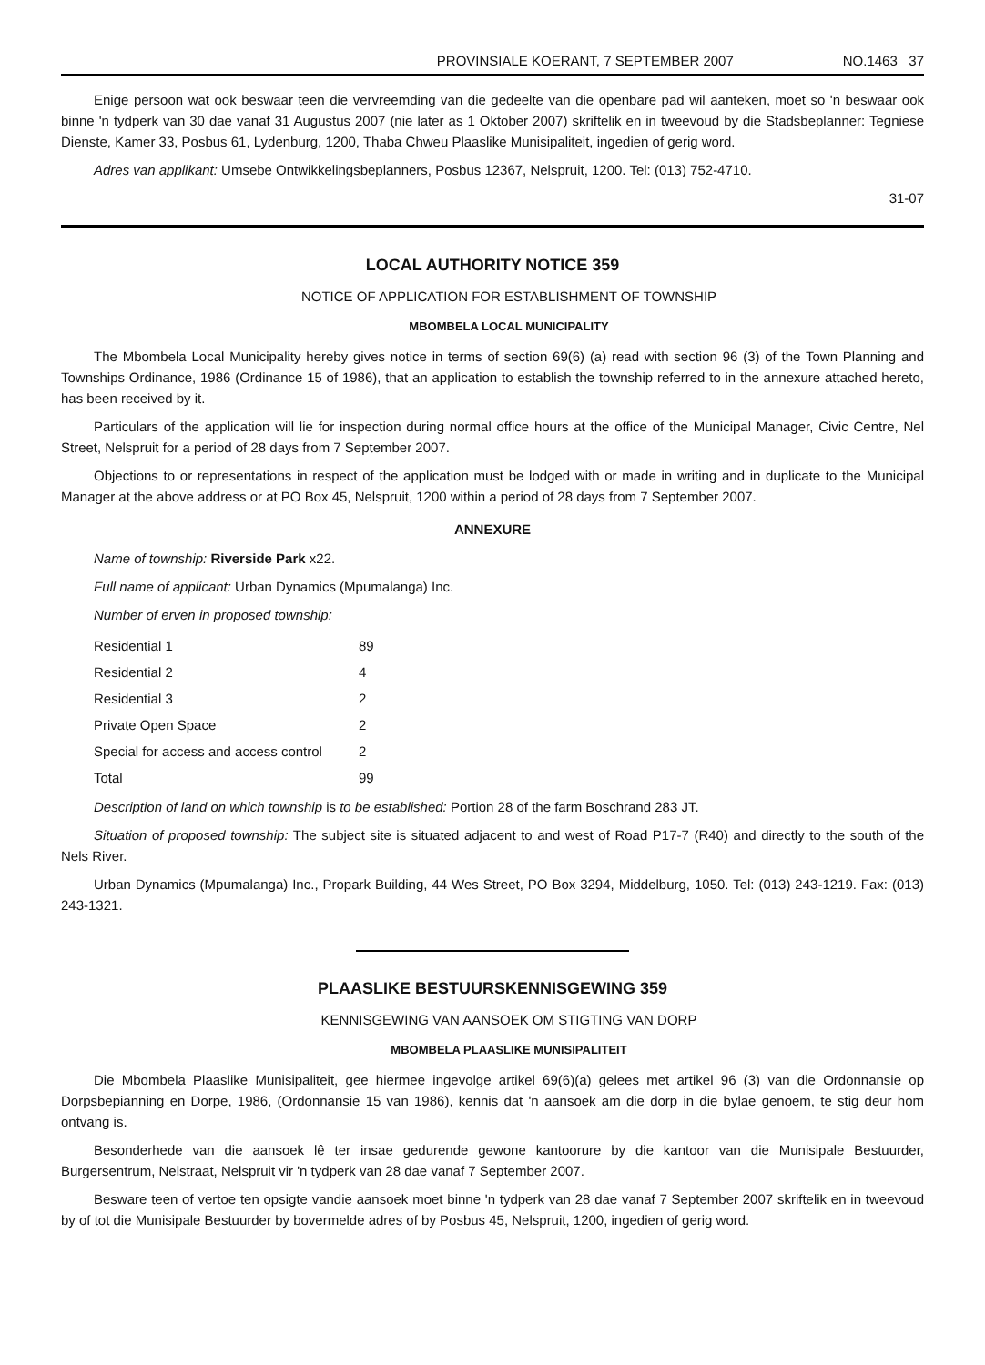PROVINSIALE KOERANT, 7 SEPTEMBER 2007 NO.1463 37
Enige persoon wat ook beswaar teen die vervreemding van die gedeelte van die openbare pad wil aanteken, moet so 'n beswaar ook binne 'n tydperk van 30 dae vanaf 31 Augustus 2007 (nie later as 1 Oktober 2007) skriftelik en in tweevoud by die Stadsbeplanner: Tegniese Dienste, Kamer 33, Posbus 61, Lydenburg, 1200, Thaba Chweu Plaaslike Munisipaliteit, ingedien of gerig word.
Adres van applikant: Umsebe Ontwikkelingsbeplanners, Posbus 12367, Nelspruit, 1200. Tel: (013) 752-4710.
31-07
LOCAL AUTHORITY NOTICE 359
NOTICE OF APPLICATION FOR ESTABLISHMENT OF TOWNSHIP
MBOMBELA LOCAL MUNICIPALITY
The Mbombela Local Municipality hereby gives notice in terms of section 69(6) (a) read with section 96 (3) of the Town Planning and Townships Ordinance, 1986 (Ordinance 15 of 1986), that an application to establish the township referred to in the annexure attached hereto, has been received by it.
Particulars of the application will lie for inspection during normal office hours at the office of the Municipal Manager, Civic Centre, Nel Street, Nelspruit for a period of 28 days from 7 September 2007.
Objections to or representations in respect of the application must be lodged with or made in writing and in duplicate to the Municipal Manager at the above address or at PO Box 45, Nelspruit, 1200 within a period of 28 days from 7 September 2007.
ANNEXURE
Name of township: Riverside Park x22.
Full name of applicant: Urban Dynamics (Mpumalanga) Inc.
Number of erven in proposed township:
| Residential 1 | 89 |
| Residential 2 | 4 |
| Residential 3 | 2 |
| Private Open Space | 2 |
| Special for access and access control | 2 |
| Total | 99 |
Description of land on which township is to be established: Portion 28 of the farm Boschrand 283 JT.
Situation of proposed township: The subject site is situated adjacent to and west of Road P17-7 (R40) and directly to the south of the Nels River.
Urban Dynamics (Mpumalanga) Inc., Propark Building, 44 Wes Street, PO Box 3294, Middelburg, 1050. Tel: (013) 243-1219. Fax: (013) 243-1321.
PLAASLIKE BESTUURSKENNISGEWING 359
KENNISGEWING VAN AANSOEK OM STIGTING VAN DORP
MBOMBELA PLAASLIKE MUNISIPALITEIT
Die Mbombela Plaaslike Munisipaliteit, gee hiermee ingevolge artikel 69(6)(a) gelees met artikel 96 (3) van die Ordonnansie op Dorpsbepianning en Dorpe, 1986, (Ordonnansie 15 van 1986), kennis dat 'n aansoek am die dorp in die bylae genoem, te stig deur hom ontvang is.
Besonderhede van die aansoek lê ter insae gedurende gewone kantoorure by die kantoor van die Munisipale Bestuurder, Burgersentrum, Nelstraat, Nelspruit vir 'n tydperk van 28 dae vanaf 7 September 2007.
Besware teen of vertoe ten opsigte vandie aansoek moet binne 'n tydperk van 28 dae vanaf 7 September 2007 skriftelik en in tweevoud by of tot die Munisipale Bestuurder by bovermelde adres of by Posbus 45, Nelspruit, 1200, ingedien of gerig word.